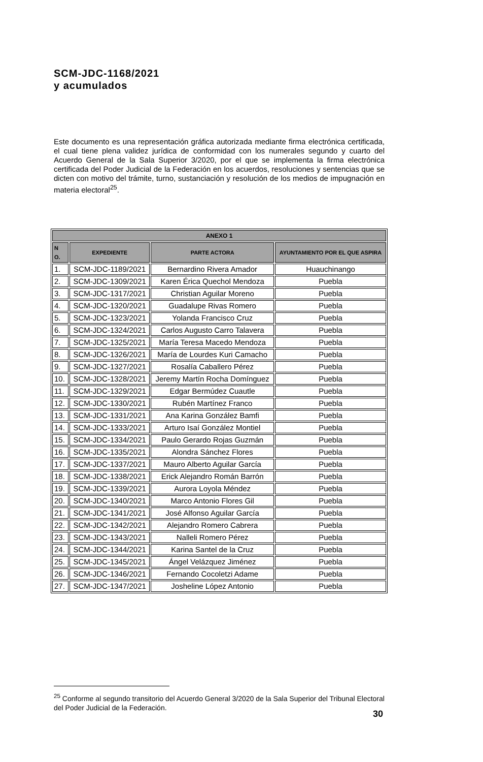SCM-JDC-1168/2021
y acumulados
Este documento es una representación gráfica autorizada mediante firma electrónica certificada, el cual tiene plena validez jurídica de conformidad con los numerales segundo y cuarto del Acuerdo General de la Sala Superior 3/2020, por el que se implementa la firma electrónica certificada del Poder Judicial de la Federación en los acuerdos, resoluciones y sentencias que se dicten con motivo del trámite, turno, sustanciación y resolución de los medios de impugnación en materia electoral<sup>25</sup>.
| ANEXO 1 | | | |
| --- | --- | --- | --- |
| N O. | EXPEDIENTE | PARTE ACTORA | AYUNTAMIENTO POR EL QUE ASPIRA |
| 1. | SCM-JDC-1189/2021 | Bernardino Rivera Amador | Huauchinango |
| 2. | SCM-JDC-1309/2021 | Karen Érica Quechol Mendoza | Puebla |
| 3. | SCM-JDC-1317/2021 | Christian Aguilar Moreno | Puebla |
| 4. | SCM-JDC-1320/2021 | Guadalupe Rivas Romero | Puebla |
| 5. | SCM-JDC-1323/2021 | Yolanda Francisco Cruz | Puebla |
| 6. | SCM-JDC-1324/2021 | Carlos Augusto Carro Talavera | Puebla |
| 7. | SCM-JDC-1325/2021 | María Teresa Macedo Mendoza | Puebla |
| 8. | SCM-JDC-1326/2021 | María de Lourdes Kuri Camacho | Puebla |
| 9. | SCM-JDC-1327/2021 | Rosalía Caballero Pérez | Puebla |
| 10. | SCM-JDC-1328/2021 | Jeremy Martín Rocha Domínguez | Puebla |
| 11. | SCM-JDC-1329/2021 | Edgar Bermúdez Cuautle | Puebla |
| 12. | SCM-JDC-1330/2021 | Rubén Martínez Franco | Puebla |
| 13. | SCM-JDC-1331/2021 | Ana Karina González Bamfi | Puebla |
| 14. | SCM-JDC-1333/2021 | Arturo Isaí González Montiel | Puebla |
| 15. | SCM-JDC-1334/2021 | Paulo Gerardo Rojas Guzmán | Puebla |
| 16. | SCM-JDC-1335/2021 | Alondra Sánchez Flores | Puebla |
| 17. | SCM-JDC-1337/2021 | Mauro Alberto Aguilar García | Puebla |
| 18. | SCM-JDC-1338/2021 | Erick Alejandro Román Barrón | Puebla |
| 19. | SCM-JDC-1339/2021 | Aurora Loyola Méndez | Puebla |
| 20. | SCM-JDC-1340/2021 | Marco Antonio Flores Gil | Puebla |
| 21. | SCM-JDC-1341/2021 | José Alfonso Aguilar García | Puebla |
| 22. | SCM-JDC-1342/2021 | Alejandro Romero Cabrera | Puebla |
| 23. | SCM-JDC-1343/2021 | Nalleli Romero Pérez | Puebla |
| 24. | SCM-JDC-1344/2021 | Karina Santel de la Cruz | Puebla |
| 25. | SCM-JDC-1345/2021 | Ángel Velázquez Jiménez | Puebla |
| 26. | SCM-JDC-1346/2021 | Fernando Cocoletzi Adame | Puebla |
| 27. | SCM-JDC-1347/2021 | Josheline López Antonio | Puebla |
<sup>25</sup> Conforme al segundo transitorio del Acuerdo General 3/2020 de la Sala Superior del Tribunal Electoral del Poder Judicial de la Federación.
30